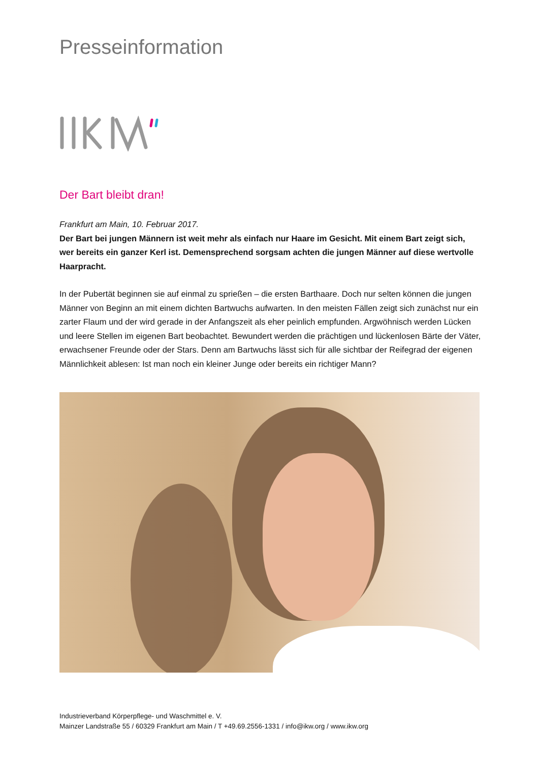Presseinformation
Der Bart bleibt dran!
Frankfurt am Main, 10. Februar 2017.
Der Bart bei jungen Männern ist weit mehr als einfach nur Haare im Gesicht. Mit einem Bart zeigt sich, wer bereits ein ganzer Kerl ist. Demensprechend sorgsam achten die jungen Männer auf diese wertvolle Haarpracht.
In der Pubertät beginnen sie auf einmal zu sprießen – die ersten Barthaare. Doch nur selten können die jungen Männer von Beginn an mit einem dichten Bartwuchs aufwarten. In den meisten Fällen zeigt sich zunächst nur ein zarter Flaum und der wird gerade in der Anfangszeit als eher peinlich empfunden. Argwöhnisch werden Lücken und leere Stellen im eigenen Bart beobachtet. Bewundert werden die prächtigen und lückenlosen Bärte der Väter, erwachsener Freunde oder der Stars. Denn am Bartwuchs lässt sich für alle sichtbar der Reifegrad der eigenen Männlichkeit ablesen: Ist man noch ein kleiner Junge oder bereits ein richtiger Mann?
Industrieverband Körperpflege- und Waschmittel e. V.
Mainzer Landstraße 55 / 60329 Frankfurt am Main / T +49.69.2556-1331 / info@ikw.org / www.ikw.org